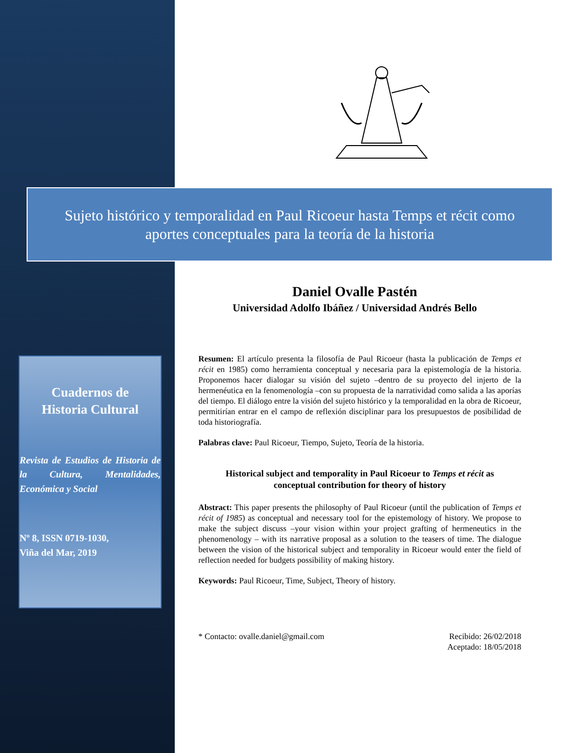Sujeto histórico y temporalidad en Paul Ricoeur hasta Temps et récit como
aportes conceptuales para la teoría de la historia
Cuadernos de
Historia Cultural
Revista de Estudios de Historia de la Cultura, Mentalidades, Económica y Social
Nº 8, ISSN 0719-1030,
Viña del Mar, 2019
Daniel Ovalle Pastén
Universidad Adolfo Ibáñez / Universidad Andrés Bello
Resumen: El artículo presenta la filosofía de Paul Ricoeur (hasta la publicación de Temps et récit en 1985) como herramienta conceptual y necesaria para la epistemología de la historia. Proponemos hacer dialogar su visión del sujeto –dentro de su proyecto del injerto de la hermenéutica en la fenomenología –con su propuesta de la narratividad como salida a las aporías del tiempo. El diálogo entre la visión del sujeto histórico y la temporalidad en la obra de Ricoeur, permitirían entrar en el campo de reflexión disciplinar para los presupuestos de posibilidad de toda historiografía.
Palabras clave: Paul Ricoeur, Tiempo, Sujeto, Teoría de la historia.
Historical subject and temporality in Paul Ricoeur to Temps et récit as
conceptual contribution for theory of history
Abstract: This paper presents the philosophy of Paul Ricoeur (until the publication of Temps et récit of 1985) as conceptual and necessary tool for the epistemology of history. We propose to make the subject discuss –your vision within your project grafting of hermeneutics in the phenomenology – with its narrative proposal as a solution to the teasers of time. The dialogue between the vision of the historical subject and temporality in Ricoeur would enter the field of reflection needed for budgets possibility of making history.
Keywords: Paul Ricoeur, Time, Subject, Theory of history.
* Contacto: ovalle.daniel@gmail.com
Recibido: 26/02/2018
Aceptado: 18/05/2018